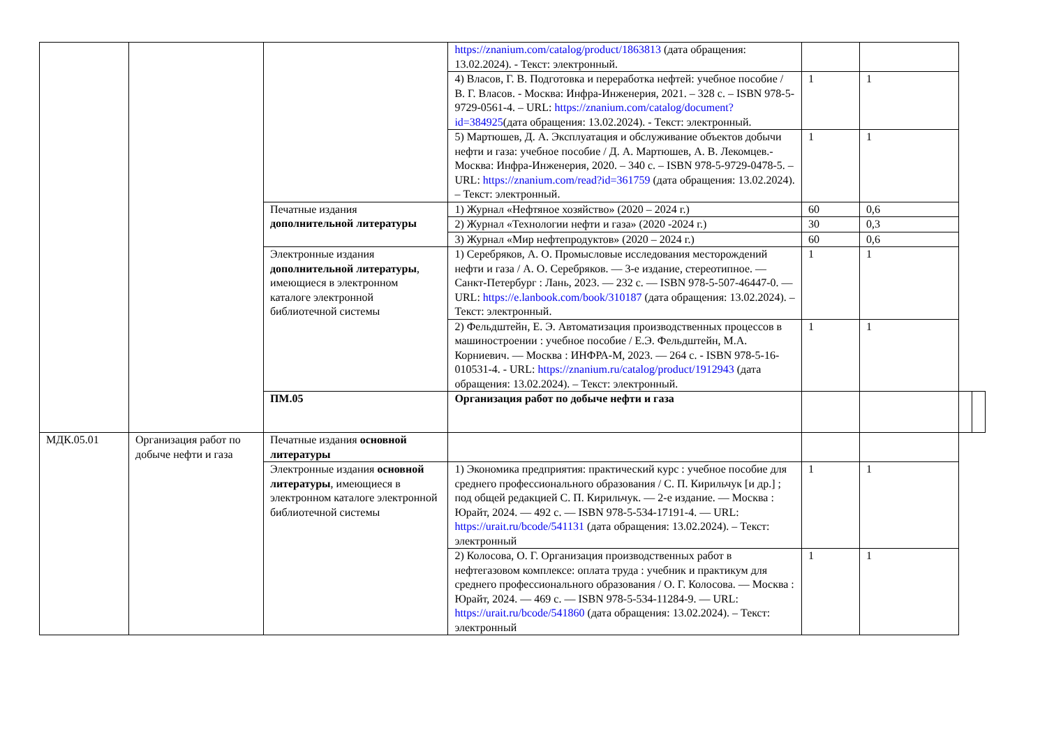| | | | https://znanium.com/catalog/product/1863813 (дата обращения: 13.02.2024). - Текст: электронный. | | | | |
| | | | 4) Власов, Г. В. Подготовка и переработка нефтей: учебное пособие / В. Г. Власов. - Москва: Инфра-Инженерия, 2021. – 328 с. – ISBN 978-5-9729-0561-4. – URL: https://znanium.com/catalog/document?id=384925 (дата обращения: 13.02.2024). - Текст: электронный. | 1 | 1 | | |
| | | | 5) Мартюшев, Д. А. Эксплуатация и обслуживание объектов добычи нефти и газа: учебное пособие / Д. А. Мартюшев, А. В. Лекомцев.- Москва: Инфра-Инженерия, 2020. – 340 с. – ISBN 978-5-9729-0478-5. – URL: https://znanium.com/read?id=361759 (дата обращения: 13.02.2024). – Текст: электронный. | 1 | 1 | | |
| | | Печатные издания дополнительной литературы | 1) Журнал «Нефтяное хозяйство» (2020 – 2024 г.) | 60 | 0,6 | | |
| | | | 2) Журнал «Технологии нефти и газа» (2020 -2024 г.) | 30 | 0,3 | | |
| | | | 3) Журнал «Мир нефтепродуктов» (2020 – 2024 г.) | 60 | 0,6 | | |
| | | Электронные издания дополнительной литературы , имеющиеся в электронном каталоге электронной библиотечной системы | 1) Серебряков, А. О. Промысловые исследования месторождений нефти и газа / А. О. Серебряков. — 3-е издание, стереотипное. — Санкт-Петербург : Лань, 2023. — 232 с. — ISBN 978-5-507-46447-0. — URL: https://e.lanbook.com/book/310187 (дата обращения: 13.02.2024). – Текст: электронный. | 1 | 1 | | |
| | | | 2) Фельдштейн, Е. Э. Автоматизация производственных процессов в машиностроении : учебное пособие / Е.Э. Фельдштейн, М.А. Корниевич. — Москва : ИНФРА-М, 2023. — 264 с. - ISBN 978-5-16-010531-4. - URL: https://znanium.ru/catalog/product/1912943 (дата обращения: 13.02.2024). – Текст: электронный. | 1 | 1 | | |
| | | ПМ.05 | Организация работ по добыче нефти и газа | | | | |
| МДК.05.01 | Организация работ по добыче нефти и газа | Печатные издания основной литературы | | | | | |
| | | Электронные издания основной литературы , имеющиеся в электронном каталоге электронной библиотечной системы | 1) Экономика предприятия: практический курс : учебное пособие для среднего профессионального образования / С. П. Кирильчук [и др.] ; под общей редакцией С. П. Кирильчук. — 2-е издание. — Москва : Юрайт, 2024. — 492 с. — ISBN 978-5-534-17191-4. — URL: https://urait.ru/bcode/541131 (дата обращения: 13.02.2024). – Текст: электронный | 1 | 1 | | |
| | | | 2) Колосова, О. Г. Организация производственных работ в нефтегазовом комплексе: оплата труда : учебник и практикум для среднего профессионального образования / О. Г. Колосова. — Москва : Юрайт, 2024. — 469 с. — ISBN 978-5-534-11284-9. — URL: https://urait.ru/bcode/541860 (дата обращения: 13.02.2024). – Текст: электронный | 1 | 1 | | |